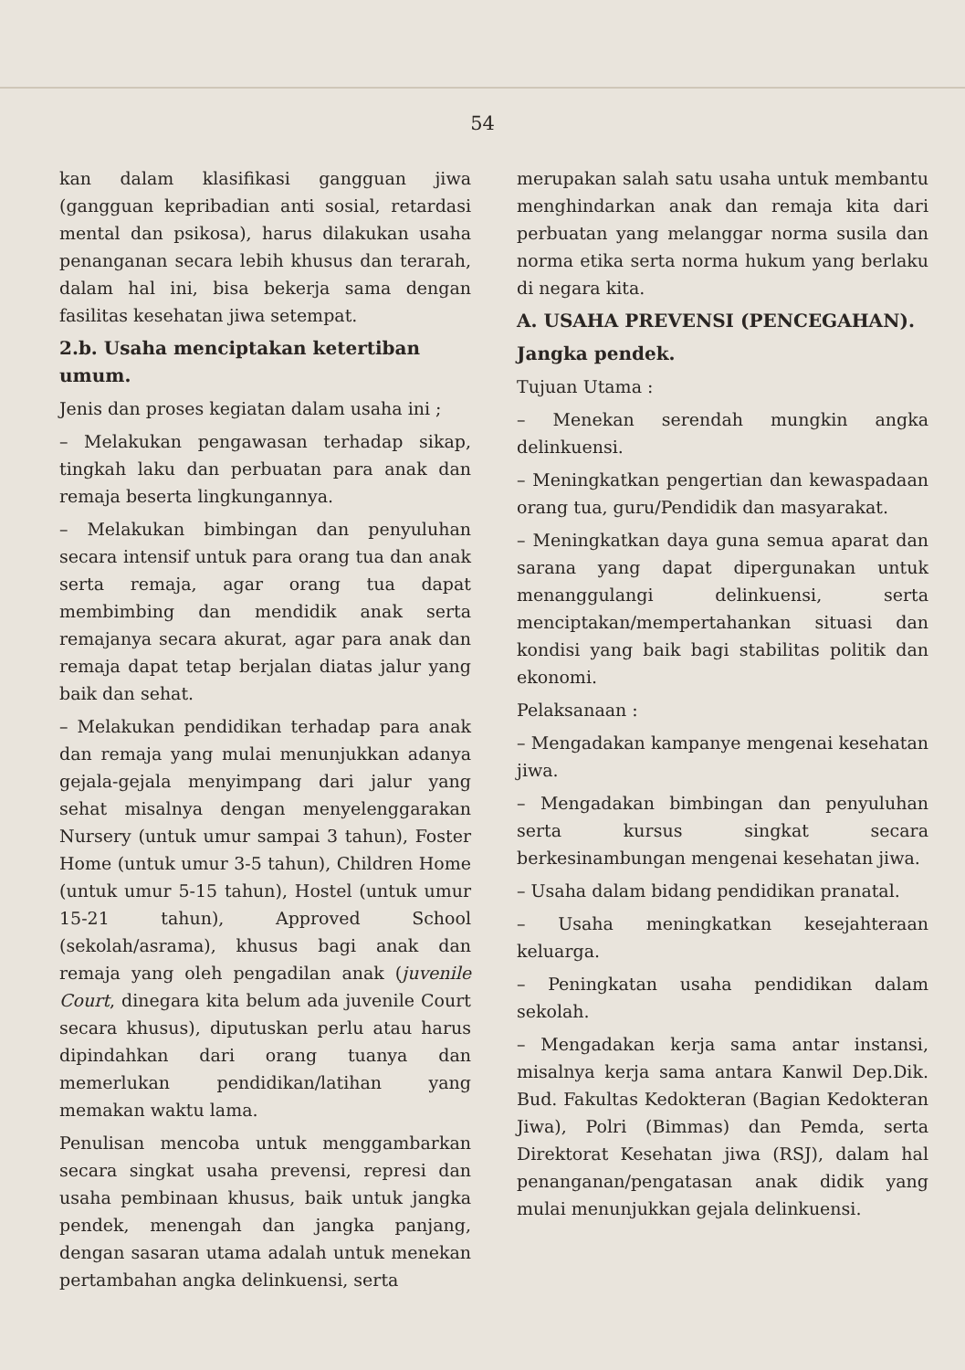54
kan dalam klasifikasi gangguan jiwa (gangguan kepribadian anti sosial, retardasi mental dan psikosa), harus dilakukan usaha penanganan secara lebih khusus dan terarah, dalam hal ini, bisa bekerja sama dengan fasilitas kesehatan jiwa setempat.
2.b. Usaha menciptakan ketertiban umum.
Jenis dan proses kegiatan dalam usaha ini ;
– Melakukan pengawasan terhadap sikap, tingkah laku dan perbuatan para anak dan remaja beserta lingkungannya.
– Melakukan bimbingan dan penyuluhan secara intensif untuk para orang tua dan anak serta remaja, agar orang tua dapat membimbing dan mendidik anak serta remajanya secara akurat, agar para anak dan remaja dapat tetap berjalan diatas jalur yang baik dan sehat.
– Melakukan pendidikan terhadap para anak dan remaja yang mulai menunjukkan adanya gejala-gejala menyimpang dari jalur yang sehat misalnya dengan menyelenggarakan Nursery (untuk umur sampai 3 tahun), Foster Home (untuk umur 3-5 tahun), Children Home (untuk umur 5-15 tahun), Hostel (untuk umur 15-21 tahun), Approved School (sekolah/asrama), khusus bagi anak dan remaja yang oleh pengadilan anak (juvenile Court, dinegara kita belum ada juvenile Court secara khusus), diputuskan perlu atau harus dipindahkan dari orang tuanya dan memerlukan pendidikan/latihan yang memakan waktu lama.
Penulisan mencoba untuk menggambarkan secara singkat usaha prevensi, represi dan usaha pembinaan khusus, baik untuk jangka pendek, menengah dan jangka panjang, dengan sasaran utama adalah untuk menekan pertambahan angka delinkuensi, serta
merupakan salah satu usaha untuk membantu menghindarkan anak dan remaja kita dari perbuatan yang melanggar norma susila dan norma etika serta norma hukum yang berlaku di negara kita.
A. USAHA PREVENSI (PENCEGAHAN).
Jangka pendek.
Tujuan Utama :
– Menekan serendah mungkin angka delinkuensi.
– Meningkatkan pengertian dan kewaspadaan orang tua, guru/Pendidik dan masyarakat.
– Meningkatkan daya guna semua aparat dan sarana yang dapat dipergunakan untuk menanggulangi delinkuensi, serta menciptakan/mempertahankan situasi dan kondisi yang baik bagi stabilitas politik dan ekonomi.
Pelaksanaan :
– Mengadakan kampanye mengenai kesehatan jiwa.
– Mengadakan bimbingan dan penyuluhan serta kursus singkat secara berkesinambungan mengenai kesehatan jiwa.
– Usaha dalam bidang pendidikan pranatal.
– Usaha meningkatkan kesejahteraan keluarga.
– Peningkatan usaha pendidikan dalam sekolah.
– Mengadakan kerja sama antar instansi, misalnya kerja sama antara Kanwil Dep.Dik. Bud. Fakultas Kedokteran (Bagian Kedokteran Jiwa), Polri (Bimmas) dan Pemda, serta Direktorat Kesehatan jiwa (RSJ), dalam hal penanganan/pengatasan anak didik yang mulai menunjukkan gejala delinkuensi.